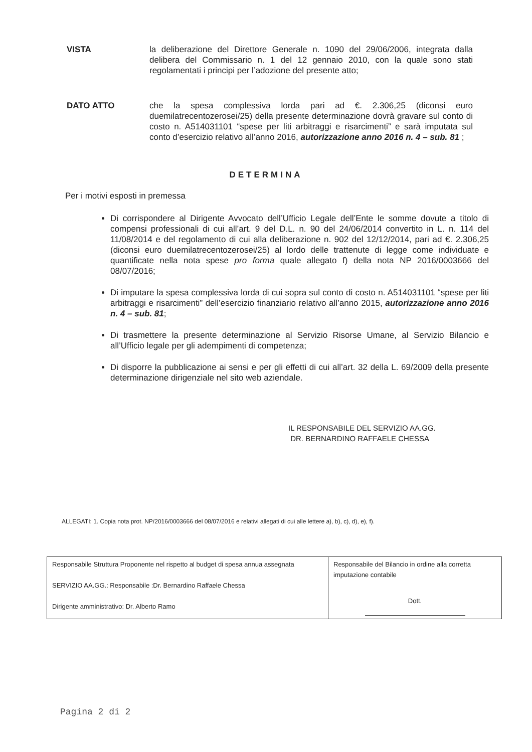VISTA la deliberazione del Direttore Generale n. 1090 del 29/06/2006, integrata dalla delibera del Commissario n. 1 del 12 gennaio 2010, con la quale sono stati regolamentati i principi per l’adozione del presente atto;
DATO ATTO che la spesa complessiva lorda pari ad €. 2.306,25 (diconsi euro duemilatrecentozerosei/25) della presente determinazione dovrà gravare sul conto di costo n. A514031101 “spese per liti arbitraggi e risarcimenti” e sarà imputata sul conto d’esercizio relativo all’anno 2016, autorizzazione anno 2016 n. 4 – sub. 81 ;
DETERMINA
Per i motivi esposti in premessa
Di corrispondere al Dirigente Avvocato dell’Ufficio Legale dell’Ente le somme dovute a titolo di compensi professionali di cui all’art. 9 del D.L. n. 90 del 24/06/2014 convertito in L. n. 114 del 11/08/2014 e del regolamento di cui alla deliberazione n. 902 del 12/12/2014, pari ad €. 2.306,25 (diconsi euro duemilatrecentozerosei/25) al lordo delle trattenute di legge come individuate e quantificate nella nota spese pro forma quale allegato f) della nota NP 2016/0003666 del 08/07/2016;
Di imputare la spesa complessiva lorda di cui sopra sul conto di costo n. A514031101 “spese per liti arbitraggi e risarcimenti” dell’esercizio finanziario relativo all’anno 2015, autorizzazione anno 2016 n. 4 – sub. 81;
Di trasmettere la presente determinazione al Servizio Risorse Umane, al Servizio Bilancio e all’Ufficio legale per gli adempimenti di competenza;
Di disporre la pubblicazione ai sensi e per gli effetti di cui all’art. 32 della L. 69/2009 della presente determinazione dirigenziale nel sito web aziendale.
IL RESPONSABILE DEL SERVIZIO AA.GG.
DR. BERNARDINO RAFFAELE CHESSA
ALLEGATI: 1. Copia nota prot. NP/2016/0003666 del 08/07/2016 e relativi allegati di cui alle lettere a), b), c), d), e), f).
| Responsabile Struttura Proponente nel rispetto al budget di spesa annua assegnata SERVIZIO AA.GG.: Responsabile :Dr. Bernardino Raffaele Chessa Dirigente amministrativo: Dr. Alberto Ramo | Responsabile del Bilancio in ordine alla corretta imputazione contabile Dott. |
Pagina 2 di 2